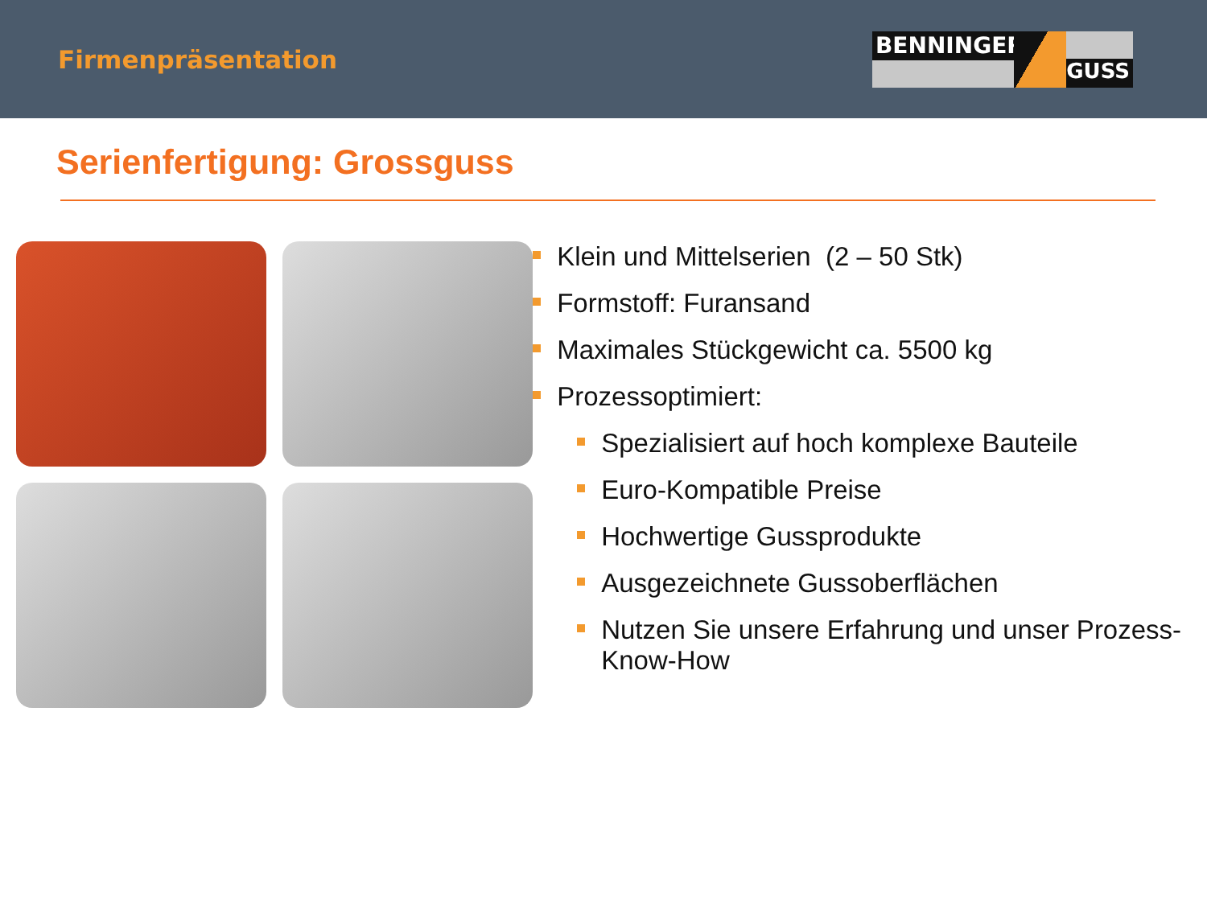Firmenpräsentation
BENNINGER
GUSS
Serienfertigung: Grossguss
Klein und Mittelserien (2 – 50 Stk)
Formstoff: Furansand
Maximales Stückgewicht ca. 5500 kg
Prozessoptimiert:
Spezialisiert auf hoch komplexe Bauteile
Euro-Kompatible Preise
Hochwertige Gussprodukte
Ausgezeichnete Gussoberflächen
Nutzen Sie unsere Erfahrung und unser Prozess-Know-How